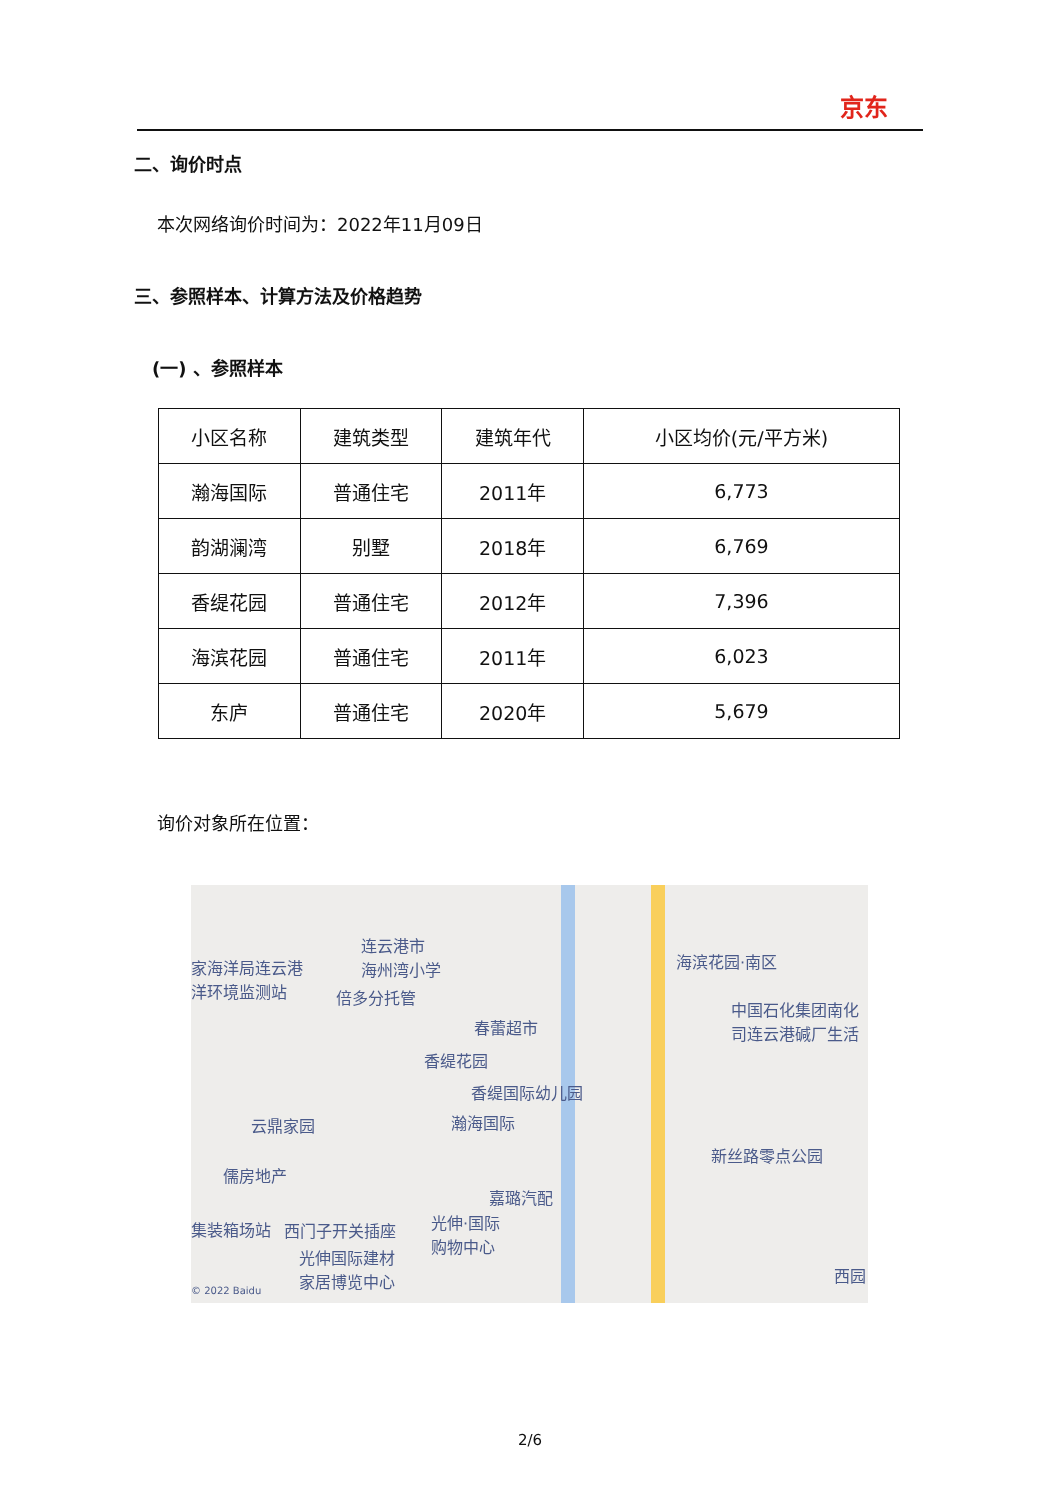京东
二、询价时点
本次网络询价时间为：2022年11月09日
三、参照样本、计算方法及价格趋势
(一) 、参照样本
| 小区名称 | 建筑类型 | 建筑年代 | 小区均价(元/平方米) |
| --- | --- | --- | --- |
| 瀚海国际 | 普通住宅 | 2011年 | 6,773 |
| 韵湖澜湾 | 别墅 | 2018年 | 6,769 |
| 香缇花园 | 普通住宅 | 2012年 | 7,396 |
| 海滨花园 | 普通住宅 | 2011年 | 6,023 |
| 东庐 | 普通住宅 | 2020年 | 5,679 |
询价对象所在位置：
连云港市
海州湾小学 家海洋局连云港
洋环境监测站
倍多分托管
海滨花园·南区
春蕾超市
中国石化集团南化
司连云港碱厂生活
香缇花园
香缇国际幼儿园
瀚海国际 云鼎家园
新丝路零点公园
儒房地产
嘉璐汽配
集装箱场站 西门子开关插座 光伸·国际
购物中心
光伸国际建材
家居博览中心 西园
© 2022 Baidu
2/6